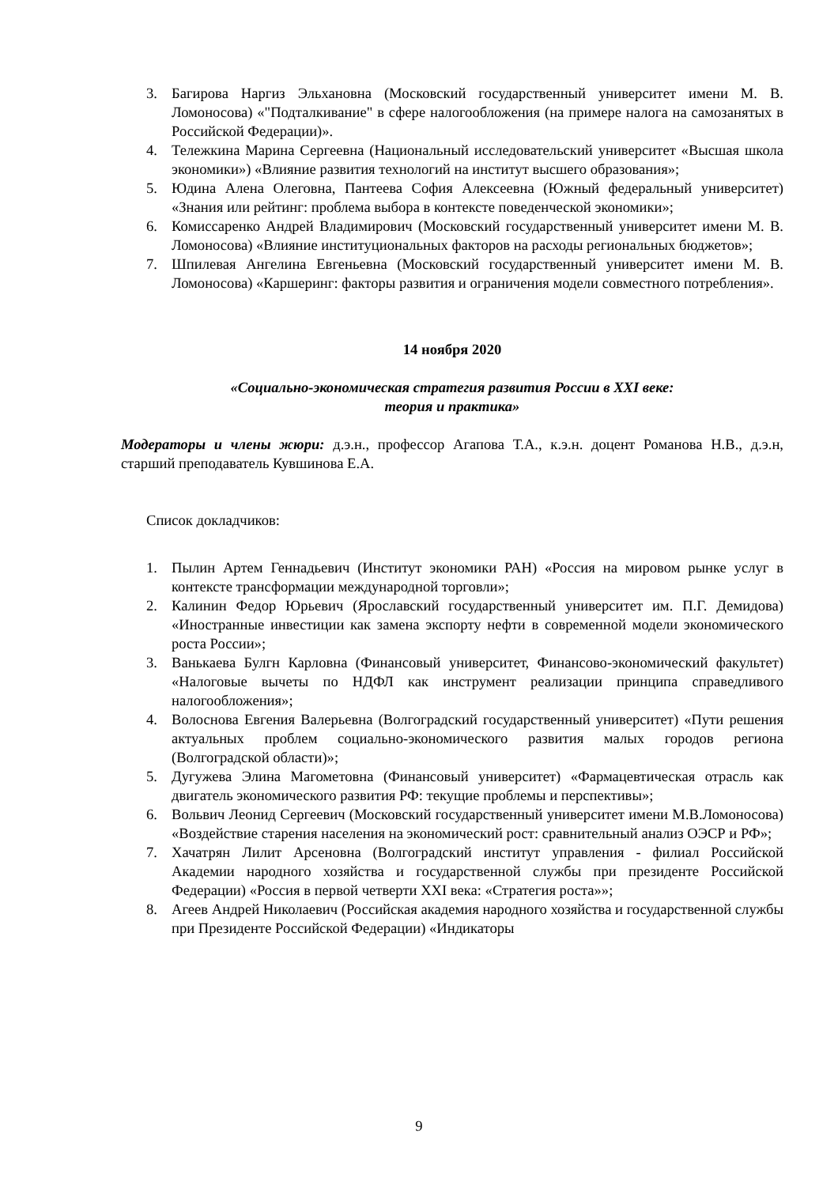3. Багирова Наргиз Эльхановна (Московский государственный университет имени М. В. Ломоносова) «"Подталкивание" в сфере налогообложения (на примере налога на самозанятых в Российской Федерации)».
4. Тележкина Марина Сергеевна (Национальный исследовательский университет «Высшая школа экономики») «Влияние развития технологий на институт высшего образования»;
5. Юдина Алена Олеговна, Пантеева София Алексеевна (Южный федеральный университет) «Знания или рейтинг: проблема выбора в контексте поведенческой экономики»;
6. Комиссаренко Андрей Владимирович (Московский государственный университет имени М. В. Ломоносова) «Влияние институциональных факторов на расходы региональных бюджетов»;
7. Шпилевая Ангелина Евгеньевна (Московский государственный университет имени М. В. Ломоносова) «Каршеринг: факторы развития и ограничения модели совместного потребления».
14 ноября 2020
«Социально-экономическая стратегия развития России в XXI веке:
теория и практика»
Модераторы и члены жюри: д.э.н., профессор Агапова Т.А., к.э.н. доцент Романова Н.В., д.э.н, старший преподаватель Кувшинова Е.А.
Список докладчиков:
1. Пылин Артем Геннадьевич (Институт экономики РАН) «Россия на мировом рынке услуг в контексте трансформации международной торговли»;
2. Калинин Федор Юрьевич (Ярославский государственный университет им. П.Г. Демидова) «Иностранные инвестиции как замена экспорту нефти в современной модели экономического роста России»;
3. Ванькаева Булгн Карловна (Финансовый университет, Финансово-экономический факультет) «Налоговые вычеты по НДФЛ как инструмент реализации принципа справедливого налогообложения»;
4. Волоснова Евгения Валерьевна (Волгоградский государственный университет) «Пути решения актуальных проблем социально-экономического развития малых городов региона (Волгоградской области)»;
5. Дугужева Элина Магометовна (Финансовый университет) «Фармацевтическая отрасль как двигатель экономического развития РФ: текущие проблемы и перспективы»;
6. Вольвич Леонид Сергеевич (Московский государственный университет имени М.В.Ломоносова) «Воздействие старения населения на экономический рост: сравнительный анализ ОЭСР и РФ»;
7. Хачатрян Лилит Арсеновна (Волгоградский институт управления - филиал Российской Академии народного хозяйства и государственной службы при президенте Российской Федерации) «Россия в первой четверти XXI века: «Стратегия роста»»;
8. Агеев Андрей Николаевич (Российская академия народного хозяйства и государственной службы при Президенте Российской Федерации) «Индикаторы
9